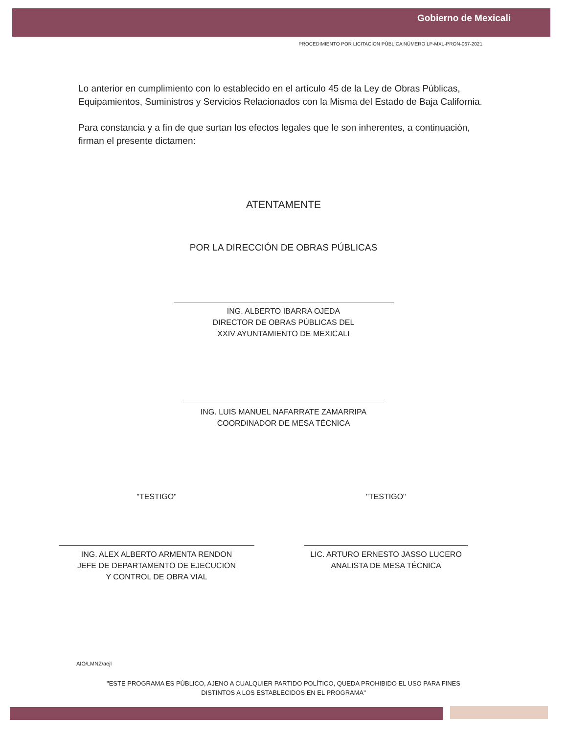Gobierno de Mexicali
PROCEDIMIENTO POR LICITACION PÚBLICA NÚMERO LP-MXL-PRON-067-2021
Lo anterior en cumplimiento con lo establecido en el artículo 45 de la Ley de Obras Públicas, Equipamientos, Suministros y Servicios Relacionados con la Misma del Estado de Baja California.
Para constancia y a fin de que surtan los efectos legales que le son inherentes, a continuación, firman el presente dictamen:
ATENTAMENTE
POR LA DIRECCIÓN DE OBRAS PÚBLICAS
ING. ALBERTO IBARRA OJEDA
DIRECTOR DE OBRAS PÚBLICAS DEL
XXIV AYUNTAMIENTO DE MEXICALI
ING. LUIS MANUEL NAFARRATE ZAMARRIPA
COORDINADOR DE MESA TÉCNICA
"TESTIGO" "TESTIGO"
ING. ALEX ALBERTO ARMENTA RENDON
JEFE DE DEPARTAMENTO DE EJECUCION
Y CONTROL DE OBRA VIAL
LIC. ARTURO ERNESTO JASSO LUCERO
ANALISTA DE MESA TÉCNICA
AIO/LMNZ/aejl
"ESTE PROGRAMA ES PÚBLICO, AJENO A CUALQUIER PARTIDO POLÍTICO, QUEDA PROHIBIDO EL USO PARA FINES
DISTINTOS A LOS ESTABLECIDOS EN EL PROGRAMA"